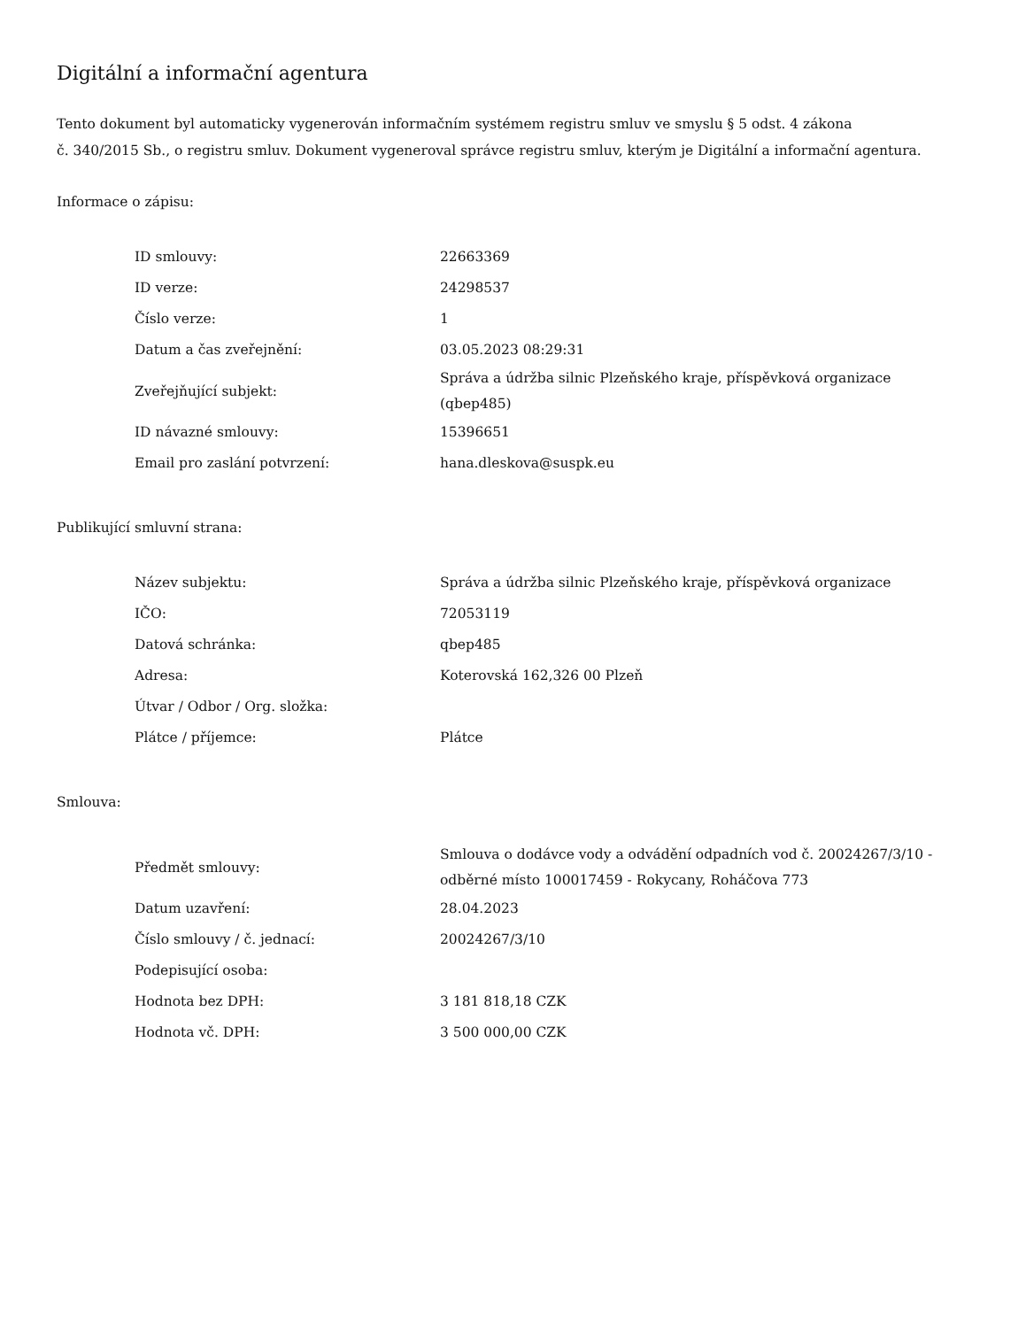Digitální a informační agentura
Tento dokument byl automaticky vygenerován informačním systémem registru smluv ve smyslu § 5 odst. 4 zákona
č. 340/2015 Sb., o registru smluv. Dokument vygeneroval správce registru smluv, kterým je Digitální a informační agentura.
Informace o zápisu:
| ID smlouvy: | 22663369 |
| ID verze: | 24298537 |
| Číslo verze: | 1 |
| Datum a čas zveřejnění: | 03.05.2023 08:29:31 |
| Zveřejňující subjekt: | Správa a údržba silnic Plzeňského kraje, příspěvková organizace (qbep485) |
| ID návazné smlouvy: | 15396651 |
| Email pro zaslání potvrzení: | hana.dleskova@suspk.eu |
Publikující smluvní strana:
| Název subjektu: | Správa a údržba silnic Plzeňského kraje, příspěvková organizace |
| IČO: | 72053119 |
| Datová schránka: | qbep485 |
| Adresa: | Koterovská 162,326 00 Plzeň |
| Útvar / Odbor / Org. složka: | |
| Plátce / příjemce: | Plátce |
Smlouva:
| Předmět smlouvy: | Smlouva o dodávce vody a odvádění odpadních vod č. 20024267/3/10 - odběrné místo 100017459 - Rokycany, Roháčova 773 |
| Datum uzavření: | 28.04.2023 |
| Číslo smlouvy / č. jednací: | 20024267/3/10 |
| Podepisující osoba: | |
| Hodnota bez DPH: | 3 181 818,18 CZK |
| Hodnota vč. DPH: | 3 500 000,00 CZK |